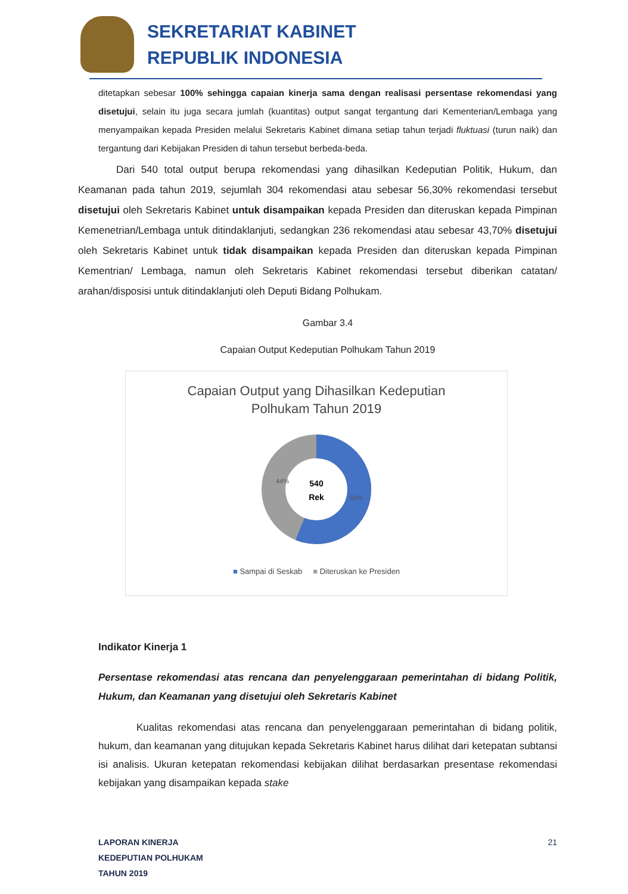SEKRETARIAT KABINET
REPUBLIK INDONESIA
ditetapkan sebesar 100% sehingga capaian kinerja sama dengan realisasi persentase rekomendasi yang disetujui, selain itu juga secara jumlah (kuantitas) output sangat tergantung dari Kementerian/Lembaga yang menyampaikan kepada Presiden melalui Sekretaris Kabinet dimana setiap tahun terjadi fluktuasi (turun naik) dan tergantung dari Kebijakan Presiden di tahun tersebut berbeda-beda.
Dari 540 total output berupa rekomendasi yang dihasilkan Kedeputian Politik, Hukum, dan Keamanan pada tahun 2019, sejumlah 304 rekomendasi atau sebesar 56,30% rekomendasi tersebut disetujui oleh Sekretaris Kabinet untuk disampaikan kepada Presiden dan diteruskan kepada Pimpinan Kemenetrian/Lembaga untuk ditindaklanjuti, sedangkan 236 rekomendasi atau sebesar 43,70% disetujui oleh Sekretaris Kabinet untuk tidak disampaikan kepada Presiden dan diteruskan kepada Pimpinan Kementrian/ Lembaga, namun oleh Sekretaris Kabinet rekomendasi tersebut diberikan catatan/ arahan/disposisi untuk ditindaklanjuti oleh Deputi Bidang Polhukam.
Gambar 3.4
Capaian Output Kedeputian Polhukam Tahun 2019
Capaian Output yang Dihasilkan Kedeputian
Polhukam Tahun 2019
44%
56%
540
Rek
■ Sampai di Seskab ■ Diteruskan ke Presiden
Indikator Kinerja 1
Persentase rekomendasi atas rencana dan penyelenggaraan pemerintahan di bidang Politik, Hukum, dan Keamanan yang disetujui oleh Sekretaris Kabinet
Kualitas rekomendasi atas rencana dan penyelenggaraan pemerintahan di bidang politik, hukum, dan keamanan yang ditujukan kepada Sekretaris Kabinet harus dilihat dari ketepatan subtansi isi analisis. Ukuran ketepatan rekomendasi kebijakan dilihat berdasarkan presentase rekomendasi kebijakan yang disampaikan kepada stake
LAPORAN KINERJA
KEDEPUTIAN POLHUKAM
TAHUN 2019
21